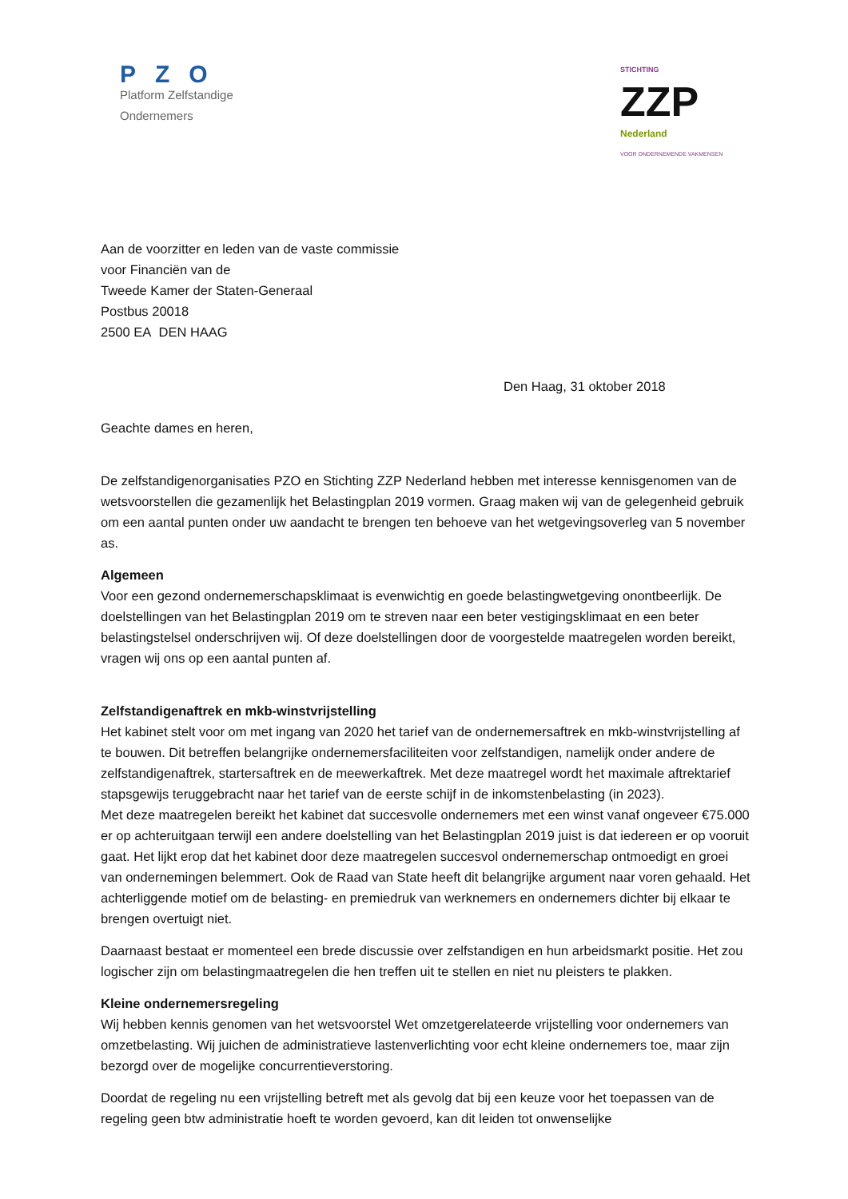PZO
Platform Zelfstandige Ondernemers
STICHTING
ZZP
Nederland
VOOR ONDERNEMENDE VAKMENSEN
Aan de voorzitter en leden van de vaste commissie
voor Financiën van de
Tweede Kamer der Staten-Generaal
Postbus 20018
2500 EA DEN HAAG
Den Haag, 31 oktober 2018
Geachte dames en heren,
De zelfstandigenorganisaties PZO en Stichting ZZP Nederland hebben met interesse kennisgenomen van de wetsvoorstellen die gezamenlijk het Belastingplan 2019 vormen. Graag maken wij van de gelegenheid gebruik om een aantal punten onder uw aandacht te brengen ten behoeve van het wetgevingsoverleg van 5 november as.
Algemeen
Voor een gezond ondernemerschapsklimaat is evenwichtig en goede belastingwetgeving onontbeerlijk. De doelstellingen van het Belastingplan 2019 om te streven naar een beter vestigingsklimaat en een beter belastingstelsel onderschrijven wij. Of deze doelstellingen door de voorgestelde maatregelen worden bereikt, vragen wij ons op een aantal punten af.
Zelfstandigenaftrek en mkb-winstvrijstelling
Het kabinet stelt voor om met ingang van 2020 het tarief van de ondernemersaftrek en mkb-winstvrijstelling af te bouwen. Dit betreffen belangrijke ondernemersfaciliteiten voor zelfstandigen, namelijk onder andere de zelfstandigenaftrek, startersaftrek en de meewerkaftrek. Met deze maatregel wordt het maximale aftrektarief stapsgewijs teruggebracht naar het tarief van de eerste schijf in de inkomstenbelasting (in 2023).
Met deze maatregelen bereikt het kabinet dat succesvolle ondernemers met een winst vanaf ongeveer €75.000 er op achteruitgaan terwijl een andere doelstelling van het Belastingplan 2019 juist is dat iedereen er op vooruit gaat. Het lijkt erop dat het kabinet door deze maatregelen succesvol ondernemerschap ontmoedigt en groei van ondernemingen belemmert. Ook de Raad van State heeft dit belangrijke argument naar voren gehaald. Het achterliggende motief om de belasting- en premiedruk van werknemers en ondernemers dichter bij elkaar te brengen overtuigt niet.
Daarnaast bestaat er momenteel een brede discussie over zelfstandigen en hun arbeidsmarkt positie. Het zou logischer zijn om belastingmaatregelen die hen treffen uit te stellen en niet nu pleisters te plakken.
Kleine ondernemersregeling
Wij hebben kennis genomen van het wetsvoorstel Wet omzetgerelateerde vrijstelling voor ondernemers van omzetbelasting. Wij juichen de administratieve lastenverlichting voor echt kleine ondernemers toe, maar zijn bezorgd over de mogelijke concurrentieverstoring.
Doordat de regeling nu een vrijstelling betreft met als gevolg dat bij een keuze voor het toepassen van de regeling geen btw administratie hoeft te worden gevoerd, kan dit leiden tot onwenselijke